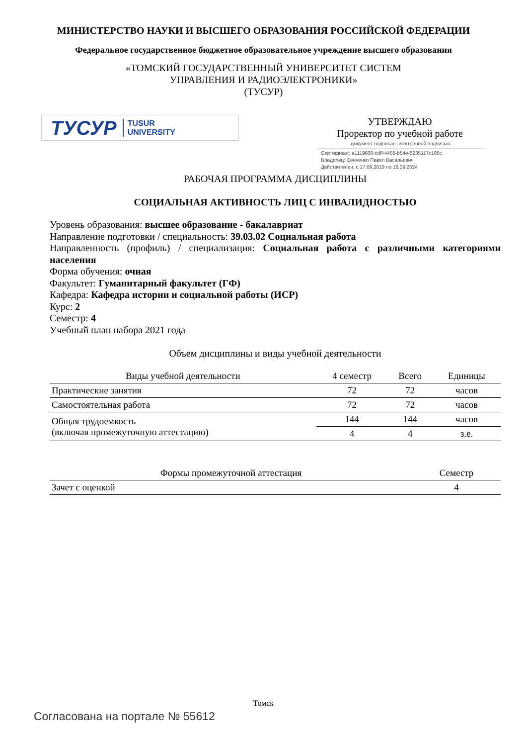МИНИСТЕРСТВО НАУКИ И ВЫСШЕГО ОБРАЗОВАНИЯ РОССИЙСКОЙ ФЕДЕРАЦИИ
Федеральное государственное бюджетное образовательное учреждение высшего образования
«ТОМСКИЙ ГОСУДАРСТВЕННЫЙ УНИВЕРСИТЕТ СИСТЕМ
УПРАВЛЕНИЯ И РАДИОЭЛЕКТРОНИКИ»
(ТУСУР)
ТУСУР TUSUR
UNIVERSITY
УТВЕРЖДАЮ
Проректор по учебной работе
Документ подписан электронной подписью
Сертификат: a1119608-cdff-4455-b54e-5235117c185c
Владелец: Сенченко Павел Васильевич
Действителен: с 17.09.2019 по 16.09.2024
РАБОЧАЯ ПРОГРАММА ДИСЦИПЛИНЫ
СОЦИАЛЬНАЯ АКТИВНОСТЬ ЛИЦ С ИНВАЛИДНОСТЬЮ
Уровень образования: высшее образование - бакалавриат
Направление подготовки / специальность: 39.03.02 Социальная работа
Направленность (профиль) / специализация: Социальная работа с различными категориями населения
Форма обучения: очная
Факультет: Гуманитарный факультет (ГФ)
Кафедра: Кафедра истории и социальной работы (ИСР)
Курс: 2
Семестр: 4
Учебный план набора 2021 года
Объем дисциплины и виды учебной деятельности
| Виды учебной деятельности | 4 семестр | Всего | Единицы |
| --- | --- | --- | --- |
| Практические занятия | 72 | 72 | часов |
| Самостоятельная работа | 72 | 72 | часов |
| Общая трудоемкость (включая промежуточную аттестацию) | 144 | 144 | часов |
| | 4 | 4 | з.е. |
| Формы промежуточной аттестация | Семестр |
| --- | --- |
| Зачет с оценкой | 4 |
Томск
Согласована на портале № 55612